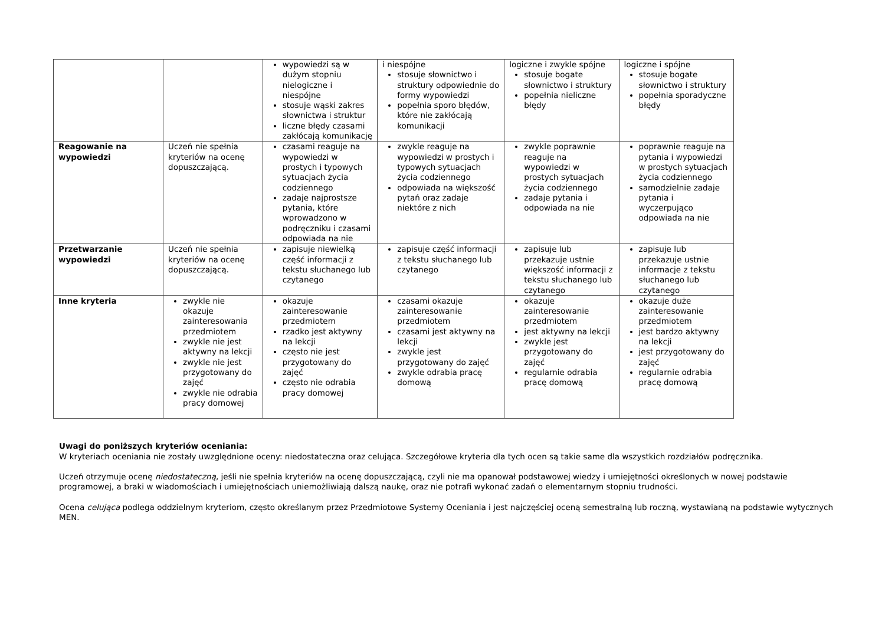| | | wypowiedzi są w dużym stopniu nielogiczne i niespójne stosuje wąski zakres słownictwa i struktur liczne błędy czasami zakłócają komunikację | i niespójne stosuje słownictwo i struktury odpowiednie do formy wypowiedzi popełnia sporo błędów, które nie zakłócają komunikacji | logiczne i zwykle spójne stosuje bogate słownictwo i struktury popełnia nieliczne błędy | logiczne i spójne stosuje bogate słownictwo i struktury popełnia sporadyczne błędy |
| Reagowanie na wypowiedzi | Uczeń nie spełnia kryteriów na ocenę dopuszczającą. | czasami reaguje na wypowiedzi w prostych i typowych sytuacjach życia codziennego zadaje najprostsze pytania, które wprowadzono w podręczniku i czasami odpowiada na nie | zwykle reaguje na wypowiedzi w prostych i typowych sytuacjach życia codziennego odpowiada na większość pytań oraz zadaje niektóre z nich | zwykle poprawnie reaguje na wypowiedzi w prostych sytuacjach życia codziennego zadaje pytania i odpowiada na nie | poprawnie reaguje na pytania i wypowiedzi w prostych sytuacjach życia codziennego samodzielnie zadaje pytania i wyczerpująco odpowiada na nie |
| Przetwarzanie wypowiedzi | Uczeń nie spełnia kryteriów na ocenę dopuszczającą. | zapisuje niewielką część informacji z tekstu słuchanego lub czytanego | zapisuje część informacji z tekstu słuchanego lub czytanego | zapisuje lub przekazuje ustnie większość informacji z tekstu słuchanego lub czytanego | zapisuje lub przekazuje ustnie informacje z tekstu słuchanego lub czytanego |
| Inne kryteria | zwykle nie okazuje zainteresowania przedmiotem zwykle nie jest aktywny na lekcji zwykle nie jest przygotowany do zajęć zwykle nie odrabia pracy domowej | okazuje zainteresowanie przedmiotem rzadko jest aktywny na lekcji często nie jest przygotowany do zajęć często nie odrabia pracy domowej | czasami okazuje zainteresowanie przedmiotem czasami jest aktywny na lekcji zwykle jest przygotowany do zajęć zwykle odrabia pracę domową | okazuje zainteresowanie przedmiotem jest aktywny na lekcji zwykle jest przygotowany do zajęć regularnie odrabia pracę domową | okazuje duże zainteresowanie przedmiotem jest bardzo aktywny na lekcji jest przygotowany do zajęć regularnie odrabia pracę domową |
Uwagi do poniższych kryteriów oceniania:
W kryteriach oceniania nie zostały uwzględnione oceny: niedostateczna oraz celująca. Szczegółowe kryteria dla tych ocen są takie same dla wszystkich rozdziałów podręcznika.
Uczeń otrzymuje ocenę niedostateczną, jeśli nie spełnia kryteriów na ocenę dopuszczającą, czyli nie ma opanował podstawowej wiedzy i umiejętności określonych w nowej podstawie programowej, a braki w wiadomościach i umiejętnościach uniemożliwiają dalszą naukę, oraz nie potrafi wykonać zadań o elementarnym stopniu trudności.
Ocena celująca podlega oddzielnym kryteriom, często określanym przez Przedmiotowe Systemy Oceniania i jest najczęściej oceną semestralną lub roczną, wystawianą na podstawie wytycznych MEN.